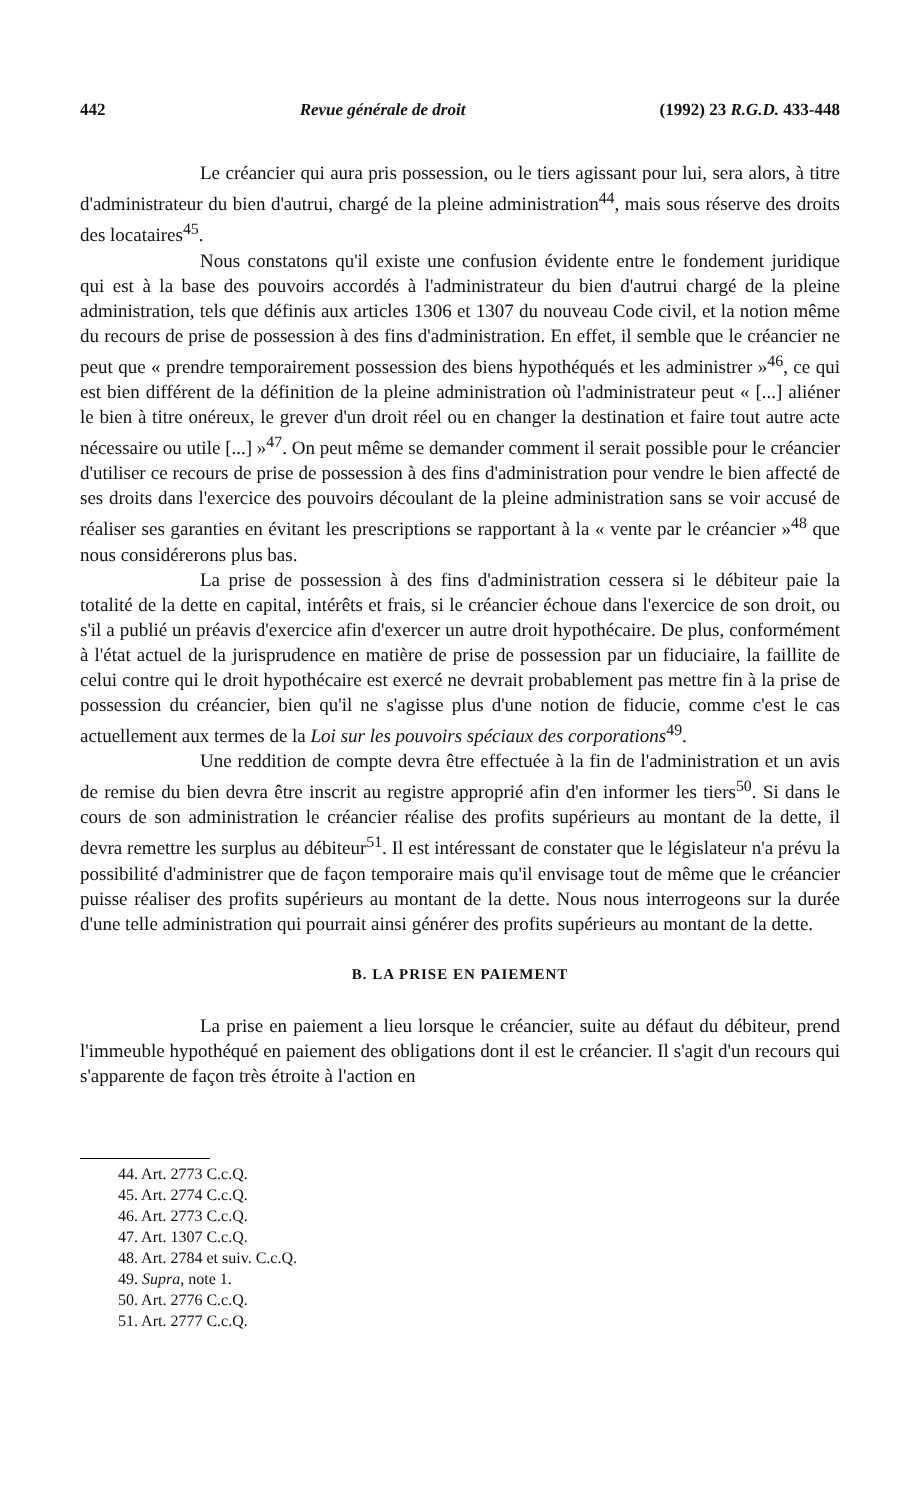442 Revue générale de droit (1992) 23 R.G.D. 433-448
Le créancier qui aura pris possession, ou le tiers agissant pour lui, sera alors, à titre d'administrateur du bien d'autrui, chargé de la pleine administration<sup>44</sup>, mais sous réserve des droits des locataires<sup>45</sup>.
Nous constatons qu'il existe une confusion évidente entre le fondement juridique qui est à la base des pouvoirs accordés à l'administrateur du bien d'autrui chargé de la pleine administration, tels que définis aux articles 1306 et 1307 du nouveau Code civil, et la notion même du recours de prise de possession à des fins d'administration. En effet, il semble que le créancier ne peut que « prendre temporairement possession des biens hypothéqués et les administrer »<sup>46</sup>, ce qui est bien différent de la définition de la pleine administration où l'administrateur peut « [...] aliéner le bien à titre onéreux, le grever d'un droit réel ou en changer la destination et faire tout autre acte nécessaire ou utile [...] »<sup>47</sup>. On peut même se demander comment il serait possible pour le créancier d'utiliser ce recours de prise de possession à des fins d'administration pour vendre le bien affecté de ses droits dans l'exercice des pouvoirs découlant de la pleine administration sans se voir accusé de réaliser ses garanties en évitant les prescriptions se rapportant à la « vente par le créancier »<sup>48</sup> que nous considérerons plus bas.
La prise de possession à des fins d'administration cessera si le débiteur paie la totalité de la dette en capital, intérêts et frais, si le créancier échoue dans l'exercice de son droit, ou s'il a publié un préavis d'exercice afin d'exercer un autre droit hypothécaire. De plus, conformément à l'état actuel de la jurisprudence en matière de prise de possession par un fiduciaire, la faillite de celui contre qui le droit hypothécaire est exercé ne devrait probablement pas mettre fin à la prise de possession du créancier, bien qu'il ne s'agisse plus d'une notion de fiducie, comme c'est le cas actuellement aux termes de la Loi sur les pouvoirs spéciaux des corporations<sup>49</sup>.
Une reddition de compte devra être effectuée à la fin de l'administration et un avis de remise du bien devra être inscrit au registre approprié afin d'en informer les tiers<sup>50</sup>. Si dans le cours de son administration le créancier réalise des profits supérieurs au montant de la dette, il devra remettre les surplus au débiteur<sup>51</sup>. Il est intéressant de constater que le législateur n'a prévu la possibilité d'administrer que de façon temporaire mais qu'il envisage tout de même que le créancier puisse réaliser des profits supérieurs au montant de la dette. Nous nous interrogeons sur la durée d'une telle administration qui pourrait ainsi générer des profits supérieurs au montant de la dette.
B. LA PRISE EN PAIEMENT
La prise en paiement a lieu lorsque le créancier, suite au défaut du débiteur, prend l'immeuble hypothéqué en paiement des obligations dont il est le créancier. Il s'agit d'un recours qui s'apparente de façon très étroite à l'action en
44. Art. 2773 C.c.Q.
45. Art. 2774 C.c.Q.
46. Art. 2773 C.c.Q.
47. Art. 1307 C.c.Q.
48. Art. 2784 et suiv. C.c.Q.
49. Supra, note 1.
50. Art. 2776 C.c.Q.
51. Art. 2777 C.c.Q.